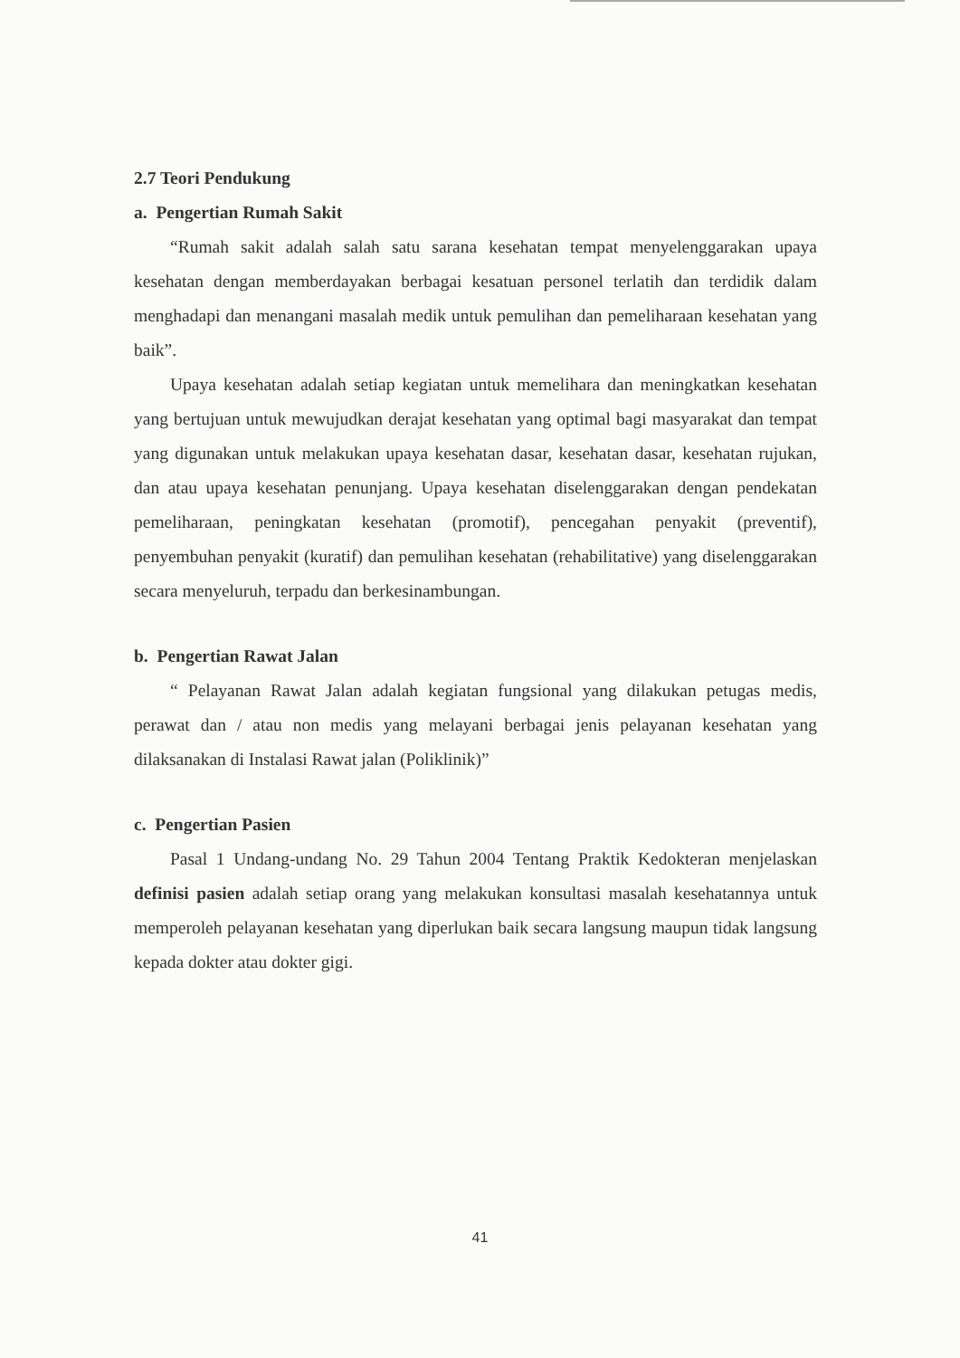2.7 Teori Pendukung
a. Pengertian Rumah Sakit
“Rumah sakit adalah salah satu sarana kesehatan tempat menyelenggarakan upaya kesehatan dengan memberdayakan berbagai kesatuan personel terlatih dan terdidik dalam menghadapi dan menangani masalah medik untuk pemulihan dan pemeliharaan kesehatan yang baik”.
Upaya kesehatan adalah setiap kegiatan untuk memelihara dan meningkatkan kesehatan yang bertujuan untuk mewujudkan derajat kesehatan yang optimal bagi masyarakat dan tempat yang digunakan untuk melakukan upaya kesehatan dasar, kesehatan dasar, kesehatan rujukan, dan atau upaya kesehatan penunjang. Upaya kesehatan diselenggarakan dengan pendekatan pemeliharaan, peningkatan kesehatan (promotif), pencegahan penyakit (preventif), penyembuhan penyakit (kuratif) dan pemulihan kesehatan (rehabilitative) yang diselenggarakan secara menyeluruh, terpadu dan berkesinambungan.
b. Pengertian Rawat Jalan
“ Pelayanan Rawat Jalan adalah kegiatan fungsional yang dilakukan petugas medis, perawat dan / atau non medis yang melayani berbagai jenis pelayanan kesehatan yang dilaksanakan di Instalasi Rawat jalan (Poliklinik)”
c. Pengertian Pasien
Pasal 1 Undang-undang No. 29 Tahun 2004 Tentang Praktik Kedokteran menjelaskan definisi pasien adalah setiap orang yang melakukan konsultasi masalah kesehatannya untuk memperoleh pelayanan kesehatan yang diperlukan baik secara langsung maupun tidak langsung kepada dokter atau dokter gigi.
41